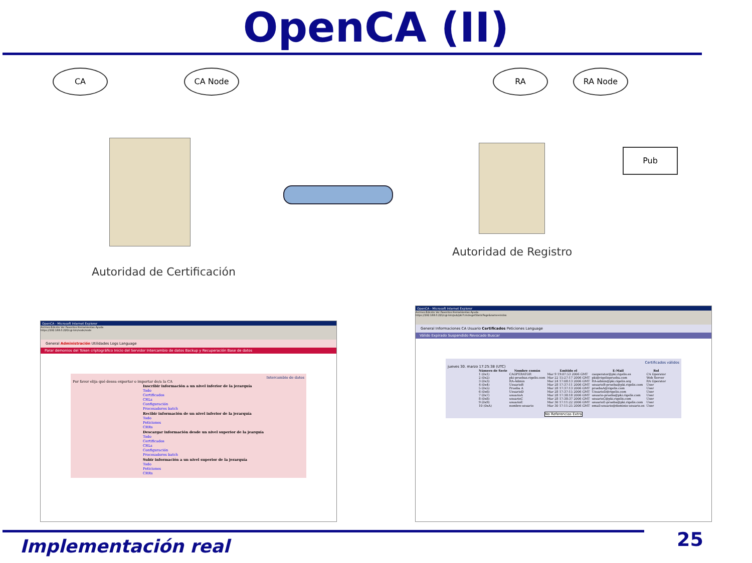OpenCA (II)
CA CA Node RA RA Node
Pub
Autoridad de Certificación
Autoridad de Registro
OpenCA - Microsoft Internet Explorer
Archivo Edición Ver Favoritos Herramientas Ayuda
https://192.168.0.220/cgi-bin/node/node
General Administración Utilidades Logs Language
Parar demonios del Token criptográfico Inicio del Servidor Intercambio de datos Backup y Recuperación Base de datos
Intercambio de datos
Por favor elija qué desea exportar o importar de/a la CA
Inscribir información a un nivel inferior de la jerarquía
Todo
Certificados
CRLs
Configuración
Procesadores batch
Recibir información de un nivel inferior de la jerarquía
Todo
Peticiones
CRRs
Descargar información desde un nivel superior de la jearquía
Todo
Certificados
CRLs
Configuración
Procesadores batch
Subir información a un nivel superior de la jerarquía
Todo
Peticiones
CRRs
OpenCA - Microsoft Internet Explorer
Archivo Edición Ver Favoritos Herramientas Ayuda
https://192.168.0.221/cgi-bin/pub/pki?cmd=getStaticPage&name=index
General Informaciones CA Usuario Certificados Peticiones Language
Válido Expirado Suspendido Revocado Buscar
Certificados válidos
jueves 30. marzo 17:25:38 (UTC)
| Número de Serie | Nombre común | Emitido el | E-Mail | Rol |
| --- | --- | --- | --- | --- |
| 1 (0x1) | CAOPERATOR | Mar 9 19:07:53 2006 GMT | caoperator@pki.rigelis.es | CA Operator |
| 2 (0x2) | pki-pruebas.rigelis.com | Mar 22 15:27:17 2006 GMT | pki@rigelisprueba.com | Web Server |
| 3 (0x3) | RA-Admin | Mar 24 17:08:13 2006 GMT | RA-admin@pki.rigelis.org | RA Operator |
| 4 (0x4) | UsuarioB | Mar 28 17:37:11 2006 GMT | usuarioB-prueba@pki.rigelis.com | User |
| 5 (0x5) | Prueba A | Mar 28 17:37:13 2006 GMT | pruebaA@rigelis.com | User |
| 6 (0x6) | UsuarioD | Mar 28 17:37:15 2006 GMT | UsuarioD@rigelis.com | User |
| 7 (0x7) | usuarioA | Mar 28 17:38:18 2006 GMT | usuario-prueba@pki.rigelis.com | User |
| 8 (0x8) | usuarioC | Mar 28 17:38:37 2006 GMT | usuarioC@pki.rigelis.com | User |
| 9 (0x9) | usuarioE | Mar 30 17:11:22 2006 GMT | usuarioE-prueba@pki.rigelis.com | User |
| 10 (0xA) | nombre-usuario | Mar 30 17:11:25 2006 GMT | email-usuario@dominio-usuario.es | User |
No Referencias Extra
Implementación real 25